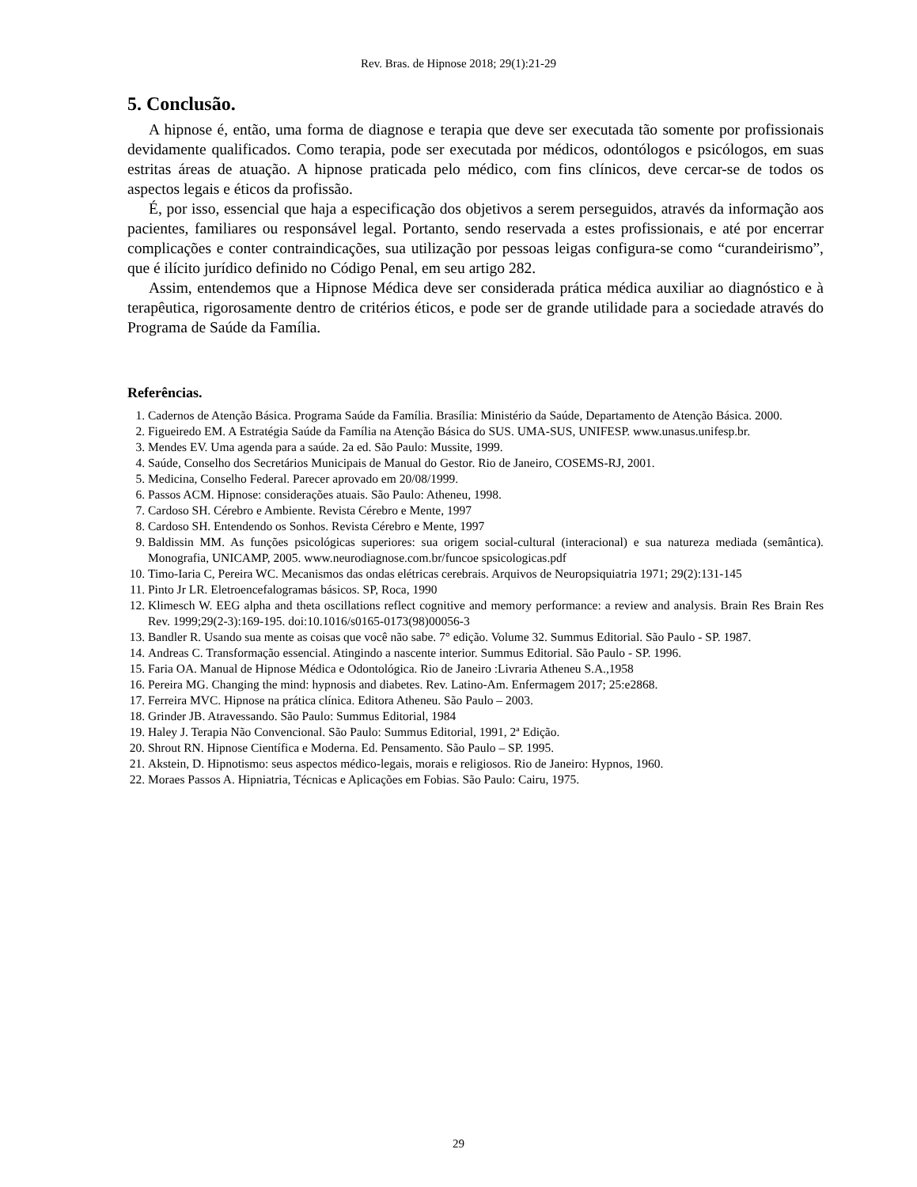Rev. Bras. de Hipnose 2018; 29(1):21-29
5. Conclusão.
A hipnose é, então, uma forma de diagnose e terapia que deve ser executada tão somente por profissionais devidamente qualificados. Como terapia, pode ser executada por médicos, odontólogos e psicólogos, em suas estritas áreas de atuação. A hipnose praticada pelo médico, com fins clínicos, deve cercar-se de todos os aspectos legais e éticos da profissão.
É, por isso, essencial que haja a especificação dos objetivos a serem perseguidos, através da informação aos pacientes, familiares ou responsável legal. Portanto, sendo reservada a estes profissionais, e até por encerrar complicações e conter contraindicações, sua utilização por pessoas leigas configura-se como “curandeirismo”, que é ilícito jurídico definido no Código Penal, em seu artigo 282.
Assim, entendemos que a Hipnose Médica deve ser considerada prática médica auxiliar ao diagnóstico e à terapêutica, rigorosamente dentro de critérios éticos, e pode ser de grande utilidade para a sociedade através do Programa de Saúde da Família.
Referências.
1. Cadernos de Atenção Básica. Programa Saúde da Família. Brasília: Ministério da Saúde, Departamento de Atenção Básica. 2000.
2. Figueiredo EM. A Estratégia Saúde da Família na Atenção Básica do SUS. UMA-SUS, UNIFESP. www.unasus.unifesp.br.
3. Mendes EV. Uma agenda para a saúde. 2a ed. São Paulo: Mussite, 1999.
4. Saúde, Conselho dos Secretários Municipais de Manual do Gestor. Rio de Janeiro, COSEMS-RJ, 2001.
5. Medicina, Conselho Federal. Parecer aprovado em 20/08/1999.
6. Passos ACM. Hipnose: considerações atuais. São Paulo: Atheneu, 1998.
7. Cardoso SH. Cérebro e Ambiente. Revista Cérebro e Mente, 1997
8. Cardoso SH. Entendendo os Sonhos. Revista Cérebro e Mente, 1997
9. Baldissin MM. As funções psicológicas superiores: sua origem social-cultural (interacional) e sua natureza mediada (semântica). Monografia, UNICAMP, 2005. www.neurodiagnose.com.br/funcoe spsicologicas.pdf
10. Timo-Iaria C, Pereira WC. Mecanismos das ondas elétricas cerebrais. Arquivos de Neuropsiquiatria 1971; 29(2):131-145
11. Pinto Jr LR. Eletroencefalogramas básicos. SP, Roca, 1990
12. Klimesch W. EEG alpha and theta oscillations reflect cognitive and memory performance: a review and analysis. Brain Res Brain Res Rev. 1999;29(2-3):169-195. doi:10.1016/s0165-0173(98)00056-3
13. Bandler R. Usando sua mente as coisas que você não sabe. 7° edição. Volume 32. Summus Editorial. São Paulo - SP. 1987.
14. Andreas C. Transformação essencial. Atingindo a nascente interior. Summus Editorial. São Paulo - SP. 1996.
15. Faria OA. Manual de Hipnose Médica e Odontológica. Rio de Janeiro :Livraria Atheneu S.A.,1958
16. Pereira MG. Changing the mind: hypnosis and diabetes. Rev. Latino-Am. Enfermagem 2017; 25:e2868.
17. Ferreira MVC. Hipnose na prática clínica. Editora Atheneu. São Paulo – 2003.
18. Grinder JB. Atravessando. São Paulo: Summus Editorial, 1984
19. Haley J. Terapia Não Convencional. São Paulo: Summus Editorial, 1991, 2ª Edição.
20. Shrout RN. Hipnose Científica e Moderna. Ed. Pensamento. São Paulo – SP. 1995.
21. Akstein, D. Hipnotismo: seus aspectos médico-legais, morais e religiosos. Rio de Janeiro: Hypnos, 1960.
22. Moraes Passos A. Hipniatria, Técnicas e Aplicações em Fobias. São Paulo: Cairu, 1975.
29